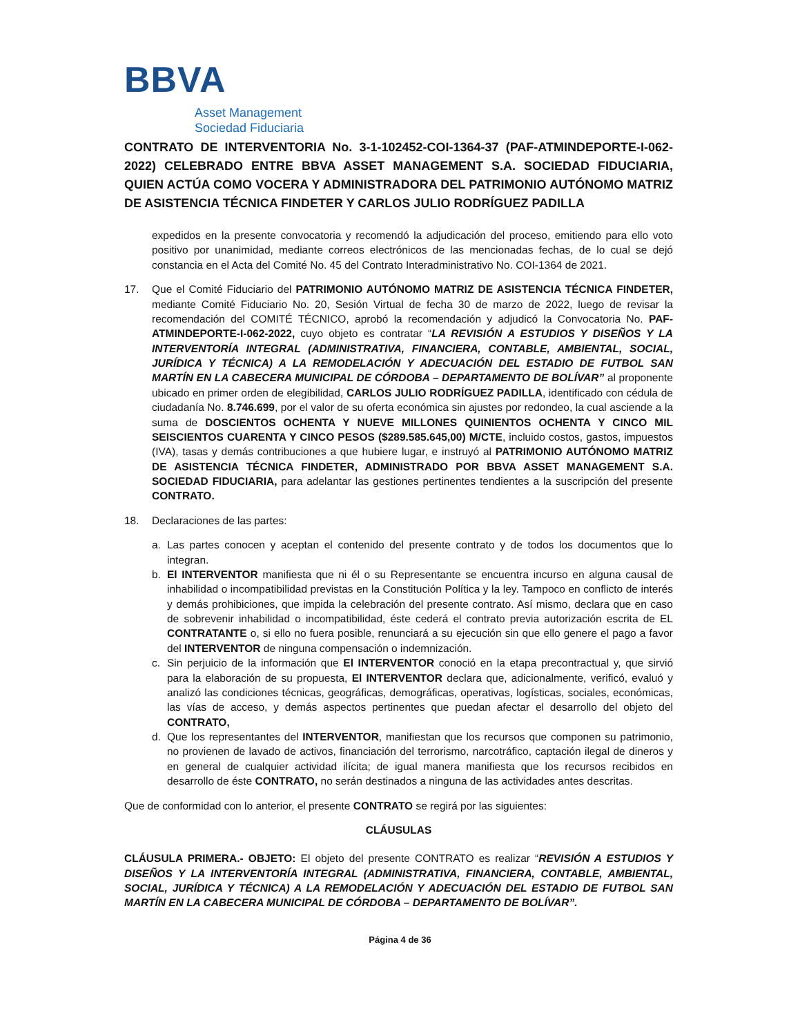BBVA
Asset Management
Sociedad Fiduciaria
CONTRATO DE INTERVENTORIA No. 3-1-102452-COI-1364-37 (PAF-ATMINDEPORTE-I-062-2022) CELEBRADO ENTRE BBVA ASSET MANAGEMENT S.A. SOCIEDAD FIDUCIARIA, QUIEN ACTÚA COMO VOCERA Y ADMINISTRADORA DEL PATRIMONIO AUTÓNOMO MATRIZ DE ASISTENCIA TÉCNICA FINDETER Y CARLOS JULIO RODRÍGUEZ PADILLA
expedidos en la presente convocatoria y recomendó la adjudicación del proceso, emitiendo para ello voto positivo por unanimidad, mediante correos electrónicos de las mencionadas fechas, de lo cual se dejó constancia en el Acta del Comité No. 45 del Contrato Interadministrativo No. COI-1364 de 2021.
17. Que el Comité Fiduciario del PATRIMONIO AUTÓNOMO MATRIZ DE ASISTENCIA TÉCNICA FINDETER, mediante Comité Fiduciario No. 20, Sesión Virtual de fecha 30 de marzo de 2022, luego de revisar la recomendación del COMITÉ TÉCNICO, aprobó la recomendación y adjudicó la Convocatoria No. PAF-ATMINDEPORTE-I-062-2022, cuyo objeto es contratar “LA REVISIÓN A ESTUDIOS Y DISEÑOS Y LA INTERVENTORÍA INTEGRAL (ADMINISTRATIVA, FINANCIERA, CONTABLE, AMBIENTAL, SOCIAL, JURÍDICA Y TÉCNICA) A LA REMODELACIÓN Y ADECUACIÓN DEL ESTADIO DE FUTBOL SAN MARTÍN EN LA CABECERA MUNICIPAL DE CÓRDOBA – DEPARTAMENTO DE BOLÍVAR” al proponente ubicado en primer orden de elegibilidad, CARLOS JULIO RODRÍGUEZ PADILLA, identificado con cédula de ciudadanía No. 8.746.699, por el valor de su oferta económica sin ajustes por redondeo, la cual asciende a la suma de DOSCIENTOS OCHENTA Y NUEVE MILLONES QUINIENTOS OCHENTA Y CINCO MIL SEISCIENTOS CUARENTA Y CINCO PESOS ($289.585.645,00) M/CTE, incluido costos, gastos, impuestos (IVA), tasas y demás contribuciones a que hubiere lugar, e instruyó al PATRIMONIO AUTÓNOMO MATRIZ DE ASISTENCIA TÉCNICA FINDETER, ADMINISTRADO POR BBVA ASSET MANAGEMENT S.A. SOCIEDAD FIDUCIARIA, para adelantar las gestiones pertinentes tendientes a la suscripción del presente CONTRATO.
18. Declaraciones de las partes:
a. Las partes conocen y aceptan el contenido del presente contrato y de todos los documentos que lo integran.
b. El INTERVENTOR manifiesta que ni él o su Representante se encuentra incurso en alguna causal de inhabilidad o incompatibilidad previstas en la Constitución Política y la ley. Tampoco en conflicto de interés y demás prohibiciones, que impida la celebración del presente contrato. Así mismo, declara que en caso de sobrevenir inhabilidad o incompatibilidad, éste cederá el contrato previa autorización escrita de EL CONTRATANTE o, si ello no fuera posible, renunciará a su ejecución sin que ello genere el pago a favor del INTERVENTOR de ninguna compensación o indemnización.
c. Sin perjuicio de la información que El INTERVENTOR conoció en la etapa precontractual y, que sirvió para la elaboración de su propuesta, El INTERVENTOR declara que, adicionalmente, verificó, evaluó y analizó las condiciones técnicas, geográficas, demográficas, operativas, logísticas, sociales, económicas, las vías de acceso, y demás aspectos pertinentes que puedan afectar el desarrollo del objeto del CONTRATO,
d. Que los representantes del INTERVENTOR, manifiestan que los recursos que componen su patrimonio, no provienen de lavado de activos, financiación del terrorismo, narcotráfico, captación ilegal de dineros y en general de cualquier actividad ilícita; de igual manera manifiesta que los recursos recibidos en desarrollo de éste CONTRATO, no serán destinados a ninguna de las actividades antes descritas.
Que de conformidad con lo anterior, el presente CONTRATO se regirá por las siguientes:
CLÁUSULAS
CLÁUSULA PRIMERA.- OBJETO: El objeto del presente CONTRATO es realizar “REVISIÓN A ESTUDIOS Y DISEÑOS Y LA INTERVENTORÍA INTEGRAL (ADMINISTRATIVA, FINANCIERA, CONTABLE, AMBIENTAL, SOCIAL, JURÍDICA Y TÉCNICA) A LA REMODELACIÓN Y ADECUACIÓN DEL ESTADIO DE FUTBOL SAN MARTÍN EN LA CABECERA MUNICIPAL DE CÓRDOBA – DEPARTAMENTO DE BOLÍVAR”.
Página 4 de 36